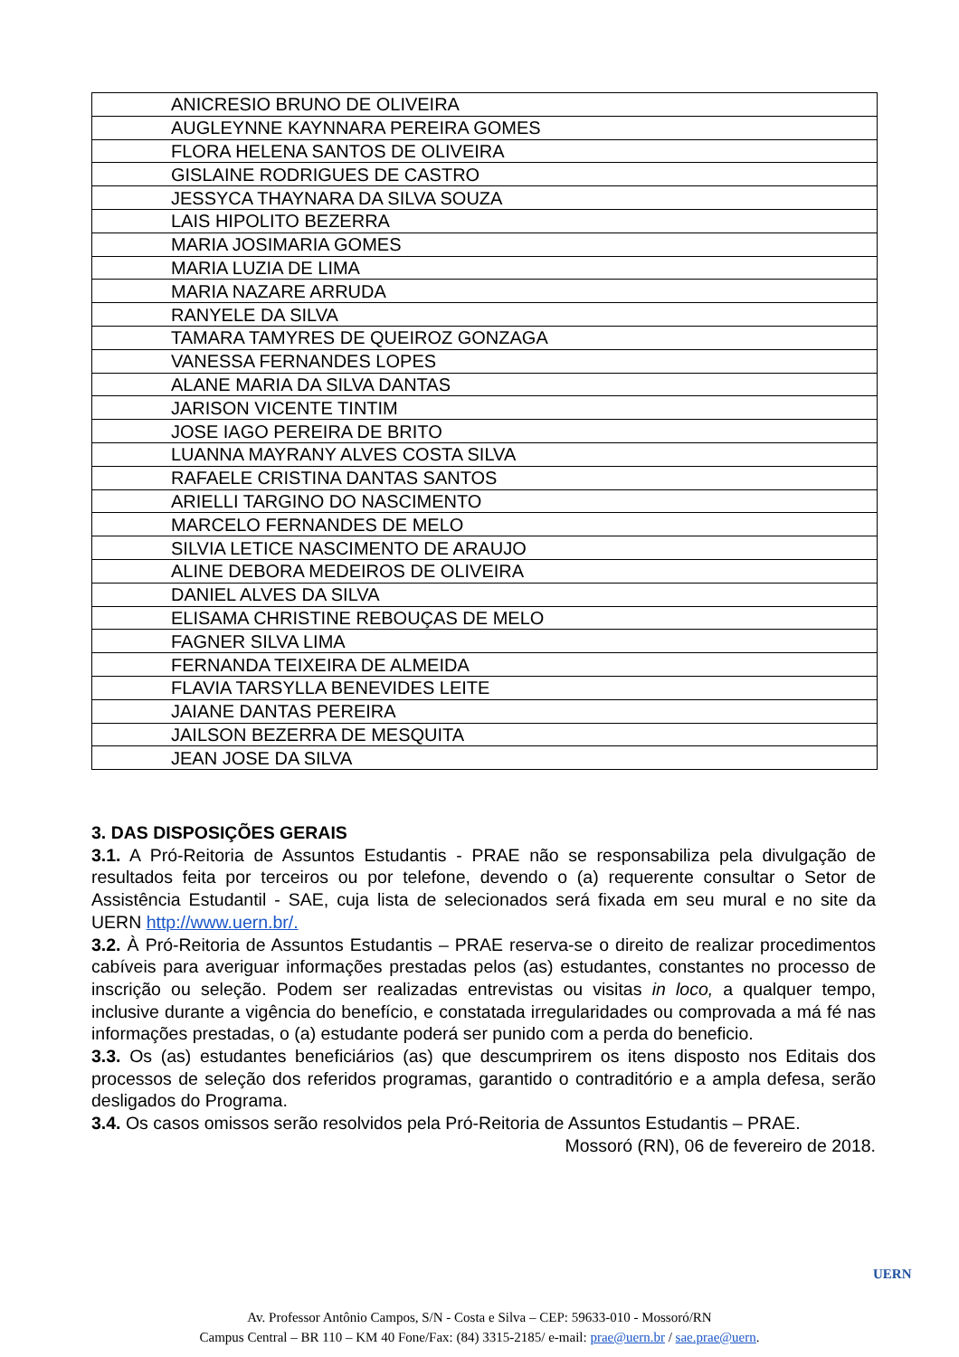| ANICRESIO BRUNO DE OLIVEIRA |
| AUGLEYNNE KAYNNARA PEREIRA GOMES |
| FLORA HELENA SANTOS DE OLIVEIRA |
| GISLAINE RODRIGUES DE CASTRO |
| JESSYCA THAYNARA DA SILVA SOUZA |
| LAIS HIPOLITO BEZERRA |
| MARIA JOSIMARIA GOMES |
| MARIA LUZIA DE LIMA |
| MARIA NAZARE ARRUDA |
| RANYELE DA SILVA |
| TAMARA TAMYRES DE QUEIROZ GONZAGA |
| VANESSA FERNANDES LOPES |
| ALANE MARIA DA SILVA DANTAS |
| JARISON VICENTE TINTIM |
| JOSE IAGO PEREIRA DE BRITO |
| LUANNA MAYRANY ALVES COSTA SILVA |
| RAFAELE CRISTINA DANTAS SANTOS |
| ARIELLI TARGINO DO NASCIMENTO |
| MARCELO FERNANDES DE MELO |
| SILVIA LETICE NASCIMENTO DE ARAUJO |
| ALINE DEBORA MEDEIROS DE OLIVEIRA |
| DANIEL ALVES DA SILVA |
| ELISAMA CHRISTINE REBOUÇAS DE MELO |
| FAGNER SILVA LIMA |
| FERNANDA TEIXEIRA DE ALMEIDA |
| FLAVIA TARSYLLA BENEVIDES LEITE |
| JAIANE DANTAS PEREIRA |
| JAILSON BEZERRA DE MESQUITA |
| JEAN JOSE DA SILVA |
3. DAS DISPOSIÇÕES GERAIS
3.1. A Pró-Reitoria de Assuntos Estudantis - PRAE não se responsabiliza pela divulgação de resultados feita por terceiros ou por telefone, devendo o (a) requerente consultar o Setor de Assistência Estudantil - SAE, cuja lista de selecionados será fixada em seu mural e no site da UERN http://www.uern.br/.
3.2. À Pró-Reitoria de Assuntos Estudantis – PRAE reserva-se o direito de realizar procedimentos cabíveis para averiguar informações prestadas pelos (as) estudantes, constantes no processo de inscrição ou seleção. Podem ser realizadas entrevistas ou visitas in loco, a qualquer tempo, inclusive durante a vigência do benefício, e constatada irregularidades ou comprovada a má fé nas informações prestadas, o (a) estudante poderá ser punido com a perda do beneficio.
3.3. Os (as) estudantes beneficiários (as) que descumprirem os itens disposto nos Editais dos processos de seleção dos referidos programas, garantido o contraditório e a ampla defesa, serão desligados do Programa.
3.4. Os casos omissos serão resolvidos pela Pró-Reitoria de Assuntos Estudantis – PRAE.
Mossoró (RN), 06 de fevereiro de 2018.
UERN
Av. Professor Antônio Campos, S/N - Costa e Silva – CEP: 59633-010 - Mossoró/RN
Campus Central – BR 110 – KM 40 Fone/Fax: (84) 3315-2185/ e-mail: prae@uern.br / sae.prae@uern.